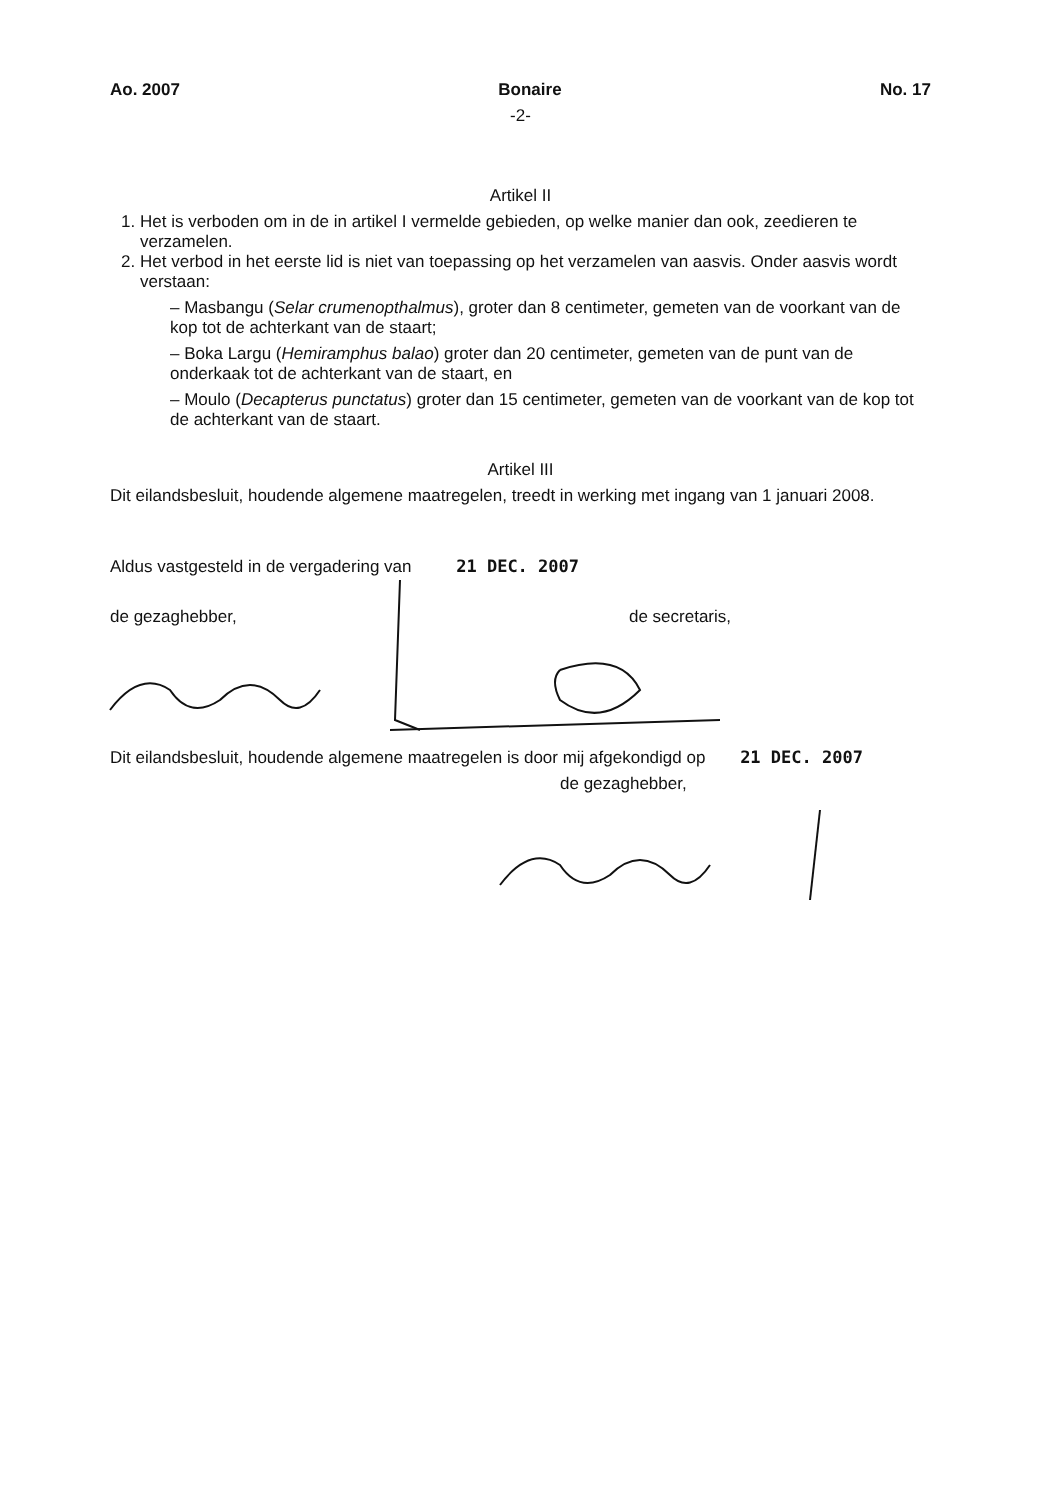Ao. 2007 Bonaire No. 17
-2-
Artikel II
1. Het is verboden om in de in artikel I vermelde gebieden, op welke manier dan ook, zeedieren te verzamelen.
2. Het verbod in het eerste lid is niet van toepassing op het verzamelen van aasvis. Onder aasvis wordt verstaan:
– Masbangu (Selar crumenopthalmus), groter dan 8 centimeter, gemeten van de voorkant van de kop tot de achterkant van de staart;
– Boka Largu (Hemiramphus balao) groter dan 20 centimeter, gemeten van de punt van de onderkaak tot de achterkant van de staart, en
– Moulo (Decapterus punctatus) groter dan 15 centimeter, gemeten van de voorkant van de kop tot de achterkant van de staart.
Artikel III
Dit eilandsbesluit, houdende algemene maatregelen, treedt in werking met ingang van 1 januari 2008.
Aldus vastgesteld in de vergadering van 21 DEC. 2007
de gezaghebber, de secretaris,
Dit eilandsbesluit, houdende algemene maatregelen is door mij afgekondigd op 21 DEC. 2007
de gezaghebber,